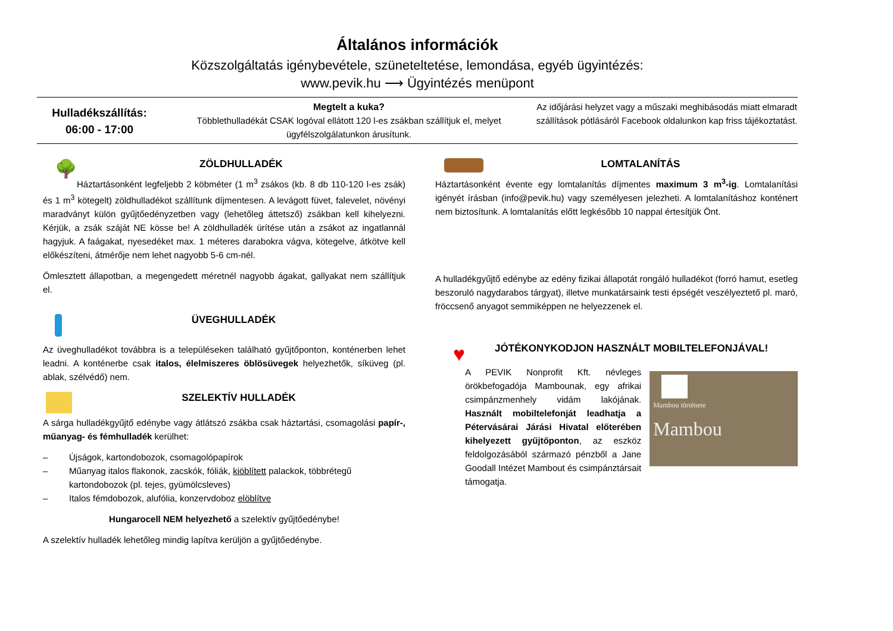Általános információk
Közszolgáltatás igénybevétele, szüneteltetése, lemondása, egyéb ügyintézés:
www.pevik.hu ⟶ Ügyintézés menüpont
Hulladékszállítás:
06:00 - 17:00
Megtelt a kuka?
Többlethulladékát CSAK logóval ellátott 120 l-es zsákban szállítjuk el, melyet ügyfélszolgálatunkon árusítunk.
Az időjárási helyzet vagy a műszaki meghibásodás miatt elmaradt szállítások pótlásáról Facebook oldalunkon kap friss tájékoztatást.
🌳 ZÖLDHULLADÉK
Háztartásonként legfeljebb 2 köbméter (1 m<sup>3</sup> zsákos (kb. 8 db 110-120 l-es zsák) és 1 m<sup>3</sup> kötegelt) zöldhulladékot szállítunk díjmentesen. A levágott füvet, falevelet, növényi maradványt külön gyűjtőedényzetben vagy (lehetőleg áttetsző) zsákban kell kihelyezni. Kérjük, a zsák száját NE kösse be! A zöldhulladék ürítése után a zsákot az ingatlannál hagyjuk. A faágakat, nyesedéket max. 1 méteres darabokra vágva, kötegelve, átkötve kell előkészíteni, átmérője nem lehet nagyobb 5-6 cm-nél.
Ömlesztett állapotban, a megengedett méretnél nagyobb ágakat, gallyakat nem szállítjuk el.
ÜVEGHULLADÉK
Az üveghulladékot továbbra is a településeken található gyűjtőponton, konténerben lehet leadni. A konténerbe csak italos, élelmiszeres öblösüvegek helyezhetők, síküveg (pl. ablak, szélvédő) nem.
SZELEKTÍV HULLADÉK
A sárga hulladékgyűjtő edénybe vagy átlátszó zsákba csak háztartási, csomagolási papír-, műanyag- és fémhulladék kerülhet:
– Újságok, kartondobozok, csomagolópapírok
– Műanyag italos flakonok, zacskók, fóliák, kiöblített palackok, többrétegű kartondobozok (pl. tejes, gyümölcsleves)
– Italos fémdobozok, alufólia, konzervdoboz elöblítve
Hungarocell NEM helyezhető a szelektív gyűjtőedénybe!
A szelektív hulladék lehetőleg mindig lapítva kerüljön a gyűjtőedénybe.
LOMTALANÍTÁS
Háztartásonként évente egy lomtalanítás díjmentes maximum 3 m<sup>3</sup>-ig. Lomtalanítási igényét írásban (info@pevik.hu) vagy személyesen jelezheti. A lomtalanításhoz konténert nem biztosítunk. A lomtalanítás előtt legkésőbb 10 nappal értesítjük Önt.
A hulladékgyűjtő edénybe az edény fizikai állapotát rongáló hulladékot (forró hamut, esetleg beszoruló nagydarabos tárgyat), illetve munkatársaink testi épségét veszélyeztető pl. maró, fröccsenő anyagot semmiképpen ne helyezzenek el.
♥ JÓTÉKONYKODJON HASZNÁLT MOBILTELEFONJÁVAL!
A PEVIK Nonprofit Kft. névleges örökbefogadója Mambounak, egy afrikai csimpánzmenhely vidám lakójának. Használt mobiltelefonját leadhatja a Pétervásárai Járási Hivatal előterében kihelyezett gyűjtőponton, az eszköz feldolgozásából származó pénzből a Jane Goodall Intézet Mambout és csimpánztársait támogatja.
Mambou története
Mambou